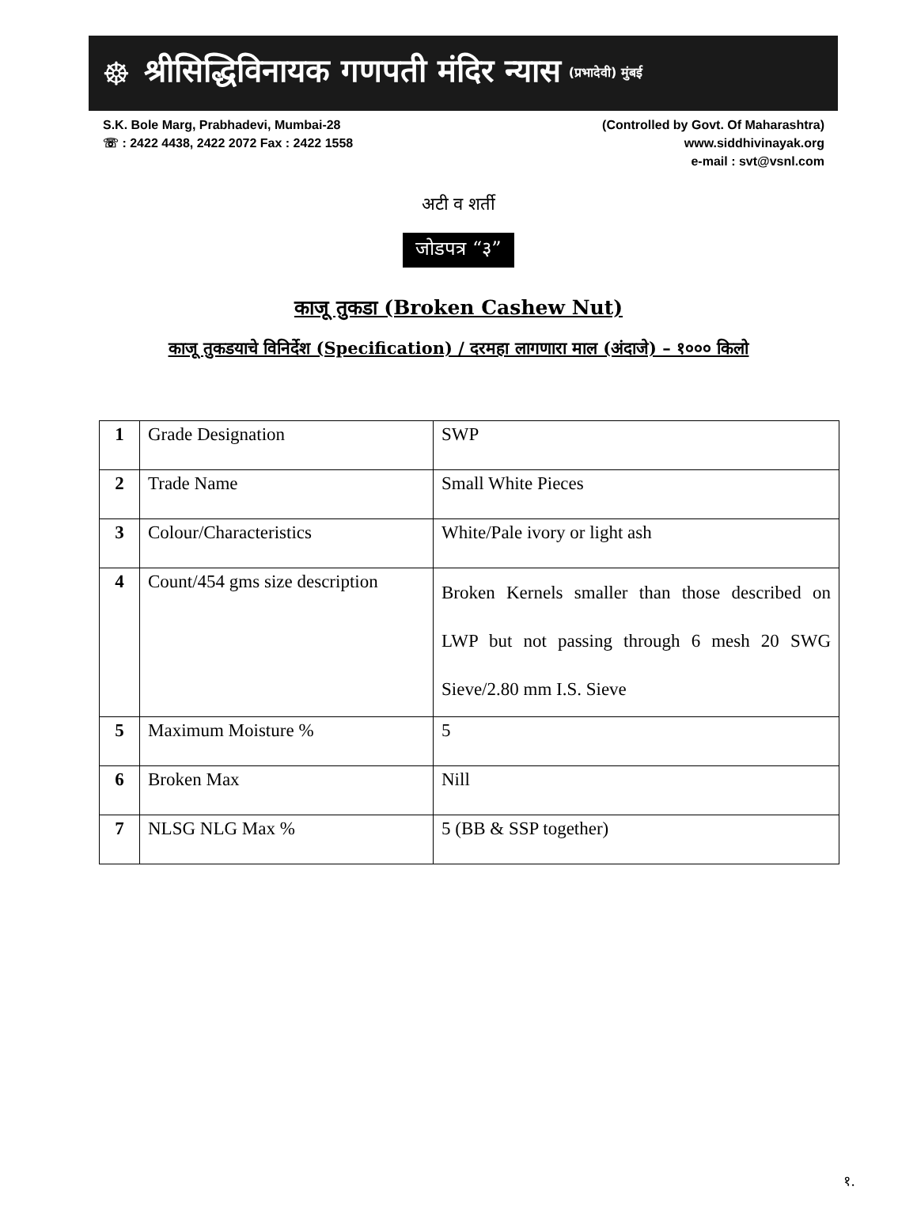☸ श्रीसिद्धिविनायक गणपती मंदिर न्यास (प्रभादेवी) मुंबई
S.K. Bole Marg, Prabhadevi, Mumbai-28
☏ : 2422 4438, 2422 2072 Fax : 2422 1558
(Controlled by Govt. Of Maharashtra)
www.siddhivinayak.org
e-mail : svt@vsnl.com
अटी व शर्ती
जोडपत्र “३”
काजू तुकडा (Broken Cashew Nut)
काजू तुकडयाचे विनिर्देश (Specification) / दरमहा लागणारा माल (अंदाजे) – १००० किलो
| 1 | Grade Designation | SWP |
| 2 | Trade Name | Small White Pieces |
| 3 | Colour/Characteristics | White/Pale ivory or light ash |
| 4 | Count/454 gms size description | Broken Kernels smaller than those described on LWP but not passing through 6 mesh 20 SWG Sieve/2.80 mm I.S. Sieve |
| 5 | Maximum Moisture % | 5 |
| 6 | Broken Max | Nill |
| 7 | NLSG NLG Max % | 5 (BB & SSP together) |
१.